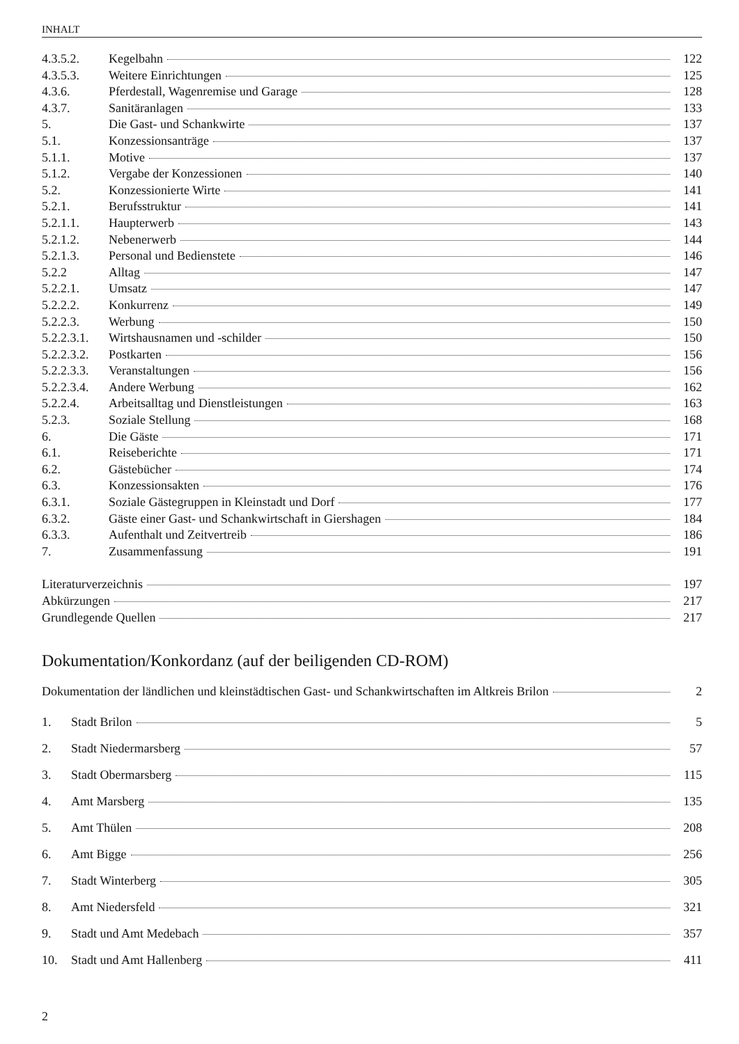INHALT
4.3.5.2. Kegelbahn 122
4.3.5.3. Weitere Einrichtungen 125
4.3.6. Pferdestall, Wagenremise und Garage 128
4.3.7. Sanitäranlagen 133
5. Die Gast- und Schankwirte 137
5.1. Konzessionsanträge 137
5.1.1. Motive 137
5.1.2. Vergabe der Konzessionen 140
5.2. Konzessionierte Wirte 141
5.2.1. Berufsstruktur 141
5.2.1.1. Haupterwerb 143
5.2.1.2. Nebenerwerb 144
5.2.1.3. Personal und Bedienstete 146
5.2.2 Alltag 147
5.2.2.1. Umsatz 147
5.2.2.2. Konkurrenz 149
5.2.2.3. Werbung 150
5.2.2.3.1. Wirtshausnamen und -schilder 150
5.2.2.3.2. Postkarten 156
5.2.2.3.3. Veranstaltungen 156
5.2.2.3.4. Andere Werbung 162
5.2.2.4. Arbeitsalltag und Dienstleistungen 163
5.2.3. Soziale Stellung 168
6. Die Gäste 171
6.1. Reiseberichte 171
6.2. Gästebücher 174
6.3. Konzessionsakten 176
6.3.1. Soziale Gästegruppen in Kleinstadt und Dorf 177
6.3.2. Gäste einer Gast- und Schankwirtschaft in Giershagen 184
6.3.3. Aufenthalt und Zeitvertreib 186
7. Zusammenfassung 191
Literaturverzeichnis 197
Abkürzungen 217
Grundlegende Quellen 217
Dokumentation/Konkordanz (auf der beiligenden CD-ROM)
Dokumentation der ländlichen und kleinstädtischen Gast- und Schankwirtschaften im Altkreis Brilon 2
1. Stadt Brilon 5
2. Stadt Niedermarsberg 57
3. Stadt Obermarsberg 115
4. Amt Marsberg 135
5. Amt Thülen 208
6. Amt Bigge 256
7. Stadt Winterberg 305
8. Amt Niedersfeld 321
9. Stadt und Amt Medebach 357
10. Stadt und Amt Hallenberg 411
2